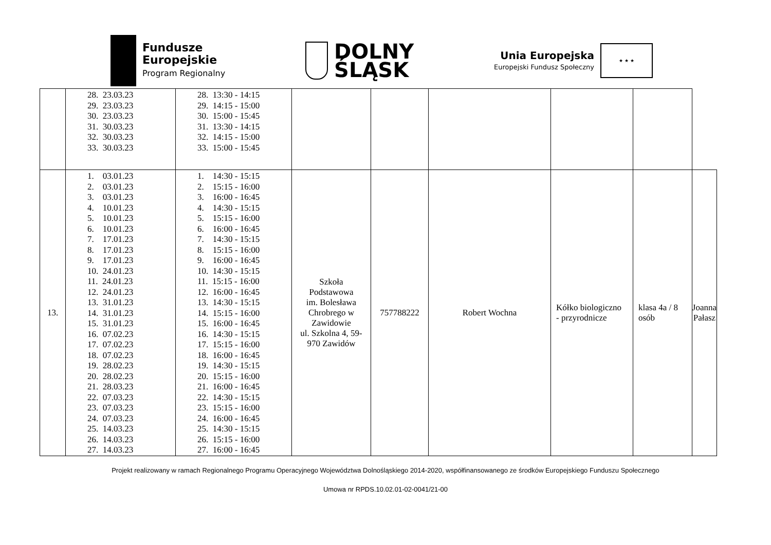Fundusze
Europejskie
Program Regionalny
DOLNY
ŚLĄSK
Unia Europejska
Europejski Fundusz Społeczny
★ ★ ★
| | 28. 23.03.23 29. 23.03.23 30. 23.03.23 31. 30.03.23 32. 30.03.23 33. 30.03.23 | 28. 13:30 - 14:15 29. 14:15 - 15:00 30. 15:00 - 15:45 31. 13:30 - 14:15 32. 14:15 - 15:00 33. 15:00 - 15:45 | | | | | | |
| 13. | 1. 03.01.23 2. 03.01.23 3. 03.01.23 4. 10.01.23 5. 10.01.23 6. 10.01.23 7. 17.01.23 8. 17.01.23 9. 17.01.23 10. 24.01.23 11. 24.01.23 12. 24.01.23 13. 31.01.23 14. 31.01.23 15. 31.01.23 16. 07.02.23 17. 07.02.23 18. 07.02.23 19. 28.02.23 20. 28.02.23 21. 28.03.23 22. 07.03.23 23. 07.03.23 24. 07.03.23 25. 14.03.23 26. 14.03.23 27. 14.03.23 | 1. 14:30 - 15:15 2. 15:15 - 16:00 3. 16:00 - 16:45 4. 14:30 - 15:15 5. 15:15 - 16:00 6. 16:00 - 16:45 7. 14:30 - 15:15 8. 15:15 - 16:00 9. 16:00 - 16:45 10. 14:30 - 15:15 11. 15:15 - 16:00 12. 16:00 - 16:45 13. 14:30 - 15:15 14. 15:15 - 16:00 15. 16:00 - 16:45 16. 14:30 - 15:15 17. 15:15 - 16:00 18. 16:00 - 16:45 19. 14:30 - 15:15 20. 15:15 - 16:00 21. 16:00 - 16:45 22. 14:30 - 15:15 23. 15:15 - 16:00 24. 16:00 - 16:45 25. 14:30 - 15:15 26. 15:15 - 16:00 27. 16:00 - 16:45 | Szkoła Podstawowa im. Bolesława Chrobrego w Zawidowie ul. Szkolna 4, 59- 970 Zawidów | 757788222 | Robert Wochna | Kółko biologiczno - przyrodnicze | klasa 4a / 8 osób | Joanna Pałasz |
Projekt realizowany w ramach Regionalnego Programu Operacyjnego Województwa Dolnośląskiego 2014-2020, współfinansowanego ze środków Europejskiego Funduszu Społecznego
Umowa nr RPDS.10.02.01-02-0041/21-00